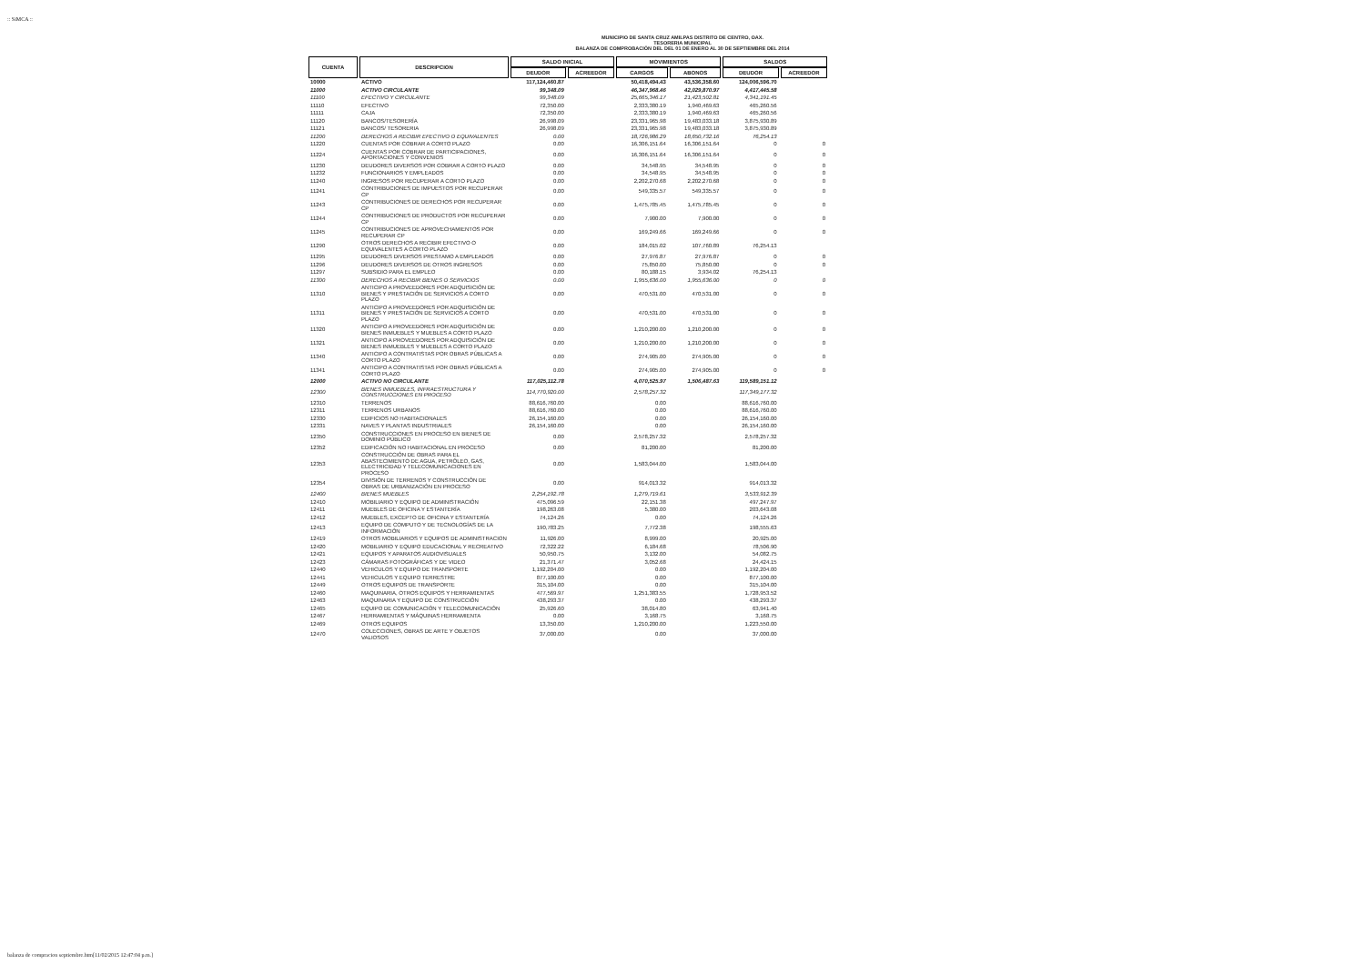:: SiMCA ::
MUNICIPIO DE SANTA CRUZ AMILPAS DISTRITO DE CENTRO, OAX.
TESORERIA MUNICIPAL
BALANZA DE COMPROBACIÓN DEL DEL 01 DE ENERO AL 30 DE SEPTIEMBRE DEL 2014
| CUENTA | DESCRIPCION | SALDO INICIAL | | MOVIMIENTOS | | SALDOS | |
| --- | --- | --- | --- | --- | --- | --- | --- |
| | | DEUDOR | ACREEDOR | CARGOS | ABONOS | DEUDOR | ACREEDOR |
| 10000 | ACTIVO | 117,124,460.87 | | 50,418,494.43 | 43,536,358.60 | 124,006,596.70 | |
| 11000 | ACTIVO CIRCULANTE | 99,348.09 | | 46,347,968.46 | 42,029,870.97 | 4,417,445.58 | |
| 11100 | EFECTIVO Y CIRCULANTE | 99,348.09 | | 25,665,346.17 | 21,423,502.81 | 4,341,191.45 | |
| 11110 | EFECTIVO | 72,350.00 | | 2,333,380.19 | 1,940,469.63 | 465,260.56 | |
| 11111 | CAJA | 72,350.00 | | 2,333,380.19 | 1,940,469.63 | 465,260.56 | |
| 11120 | BANCOS/TESORERÍA | 26,998.09 | | 23,331,965.98 | 19,483,033.18 | 3,875,930.89 | |
| 11121 | BANCOS/ TESORERIA | 26,998.09 | | 23,331,965.98 | 19,483,033.18 | 3,875,930.89 | |
| 11200 | DERECHOS A RECIBIR EFECTIVO O EQUIVALENTES | 0.00 | | 18,726,986.29 | 18,650,732.16 | 76,254.13 | |
| 11220 | CUENTAS POR COBRAR A CORTO PLAZO | 0.00 | | 16,306,151.64 | 16,306,151.64 | 0 | 0 |
| 11224 | CUENTAS POR COBRAR DE PARTICIPACIONES, APORTACIONES Y CONVENIOS | 0.00 | | 16,306,151.64 | 16,306,151.64 | 0 | 0 |
| 11230 | DEUDORES DIVERSOS POR COBRAR A CORTO PLAZO | 0.00 | | 34,548.95 | 34,548.95 | 0 | 0 |
| 11232 | FUNCIONARIOS Y EMPLEADOS | 0.00 | | 34,548.95 | 34,548.95 | 0 | 0 |
| 11240 | INGRESOS POR RECUPERAR A CORTO PLAZO | 0.00 | | 2,202,270.68 | 2,202,270.68 | 0 | 0 |
| 11241 | CONTRIBUCIONES DE IMPUESTOS POR RECUPERAR CP | 0.00 | | 549,335.57 | 549,335.57 | 0 | 0 |
| 11243 | CONTRIBUCIONES DE DERECHOS POR RECUPERAR CP | 0.00 | | 1,475,785.45 | 1,475,785.45 | 0 | 0 |
| 11244 | CONTRIBUCIONES DE PRODUCTOS POR RECUPERAR CP | 0.00 | | 7,900.00 | 7,900.00 | 0 | 0 |
| 11245 | CONTRIBUCIONES DE APROVECHAMIENTOS POR RECUPERAR CP | 0.00 | | 169,249.66 | 169,249.66 | 0 | 0 |
| 11290 | OTROS DERECHOS A RECIBIR EFECTIVO O EQUIVALENTES A CORTO PLAZO | 0.00 | | 184,015.02 | 107,760.89 | 76,254.13 | |
| 11295 | DEUDORES DIVERSOS PRESTAMO A EMPLEADOS | 0.00 | | 27,976.87 | 27,976.87 | 0 | 0 |
| 11296 | DEUDORES DIVERSOS DE OTROS INGRESOS | 0.00 | | 75,850.00 | 75,850.00 | 0 | 0 |
| 11297 | SUBSIDIO PARA EL EMPLEO | 0.00 | | 80,188.15 | 3,934.02 | 76,254.13 | |
| 11300 | DERECHOS A RECIBIR BIENES O SERVICIOS | 0.00 | | 1,955,636.00 | 1,955,636.00 | 0 | 0 |
| 11310 | ANTICIPO A PROVEEDORES POR ADQUISICIÓN DE BIENES Y PRESTACIÓN DE SERVICIOS A CORTO PLAZO | 0.00 | | 470,531.00 | 470,531.00 | 0 | 0 |
| 11311 | ANTICIPO A PROVEEDORES POR ADQUISICIÓN DE BIENES Y PRESTACIÓN DE SERVICIOS A CORTO PLAZO | 0.00 | | 470,531.00 | 470,531.00 | 0 | 0 |
| 11320 | ANTICIPO A PROVEEDORES POR ADQUISICIÓN DE BIENES INMUEBLES Y MUEBLES A CORTO PLAZO | 0.00 | | 1,210,200.00 | 1,210,200.00 | 0 | 0 |
| 11321 | ANTICIPO A PROVEEDORES POR ADQUISICIÓN DE BIENES INMUEBLES Y MUEBLES A CORTO PLAZO | 0.00 | | 1,210,200.00 | 1,210,200.00 | 0 | 0 |
| 11340 | ANTICIPO A CONTRATISTAS POR OBRAS PÚBLICAS A CORTO PLAZO | 0.00 | | 274,905.00 | 274,905.00 | 0 | 0 |
| 11341 | ANTICIPO A CONTRATISTAS POR OBRAS PÚBLICAS A CORTO PLAZO | 0.00 | | 274,905.00 | 274,905.00 | 0 | 0 |
| 12000 | ACTIVO NO CIRCULANTE | 117,025,112.78 | | 4,070,525.97 | 1,506,487.63 | 119,589,151.12 | |
| 12300 | BIENES INMUEBLES, INFRAESTRUCTURA Y CONSTRUCCIONES EN PROCESO | 114,770,920.00 | | 2,578,257.32 | | 117,349,177.32 | |
| 12310 | TERRENOS | 88,616,760.00 | | 0.00 | | 88,616,760.00 | |
| 12311 | TERRENOS URBANOS | 88,616,760.00 | | 0.00 | | 88,616,760.00 | |
| 12330 | EDIFICIOS NO HABITACIONALES | 26,154,160.00 | | 0.00 | | 26,154,160.00 | |
| 12331 | NAVES Y PLANTAS INDUSTRIALES | 26,154,160.00 | | 0.00 | | 26,154,160.00 | |
| 12350 | CONSTRUCCIONES EN PROCESO EN BIENES DE DOMINIO PÚBLICO | 0.00 | | 2,578,257.32 | | 2,578,257.32 | |
| 12352 | EDIFICACIÓN NO HABITACIONAL EN PROCESO | 0.00 | | 81,200.00 | | 81,200.00 | |
| 12353 | CONSTRUCCIÓN DE OBRAS PARA EL ABASTECIMIENTO DE AGUA, PETRÓLEO, GAS, ELECTRICIDAD Y TELECOMUNICACIONES EN PROCESO | 0.00 | | 1,583,044.00 | | 1,583,044.00 | |
| 12354 | DIVISIÓN DE TERRENOS Y CONSTRUCCIÓN DE OBRAS DE URBANIZACIÓN EN PROCESO | 0.00 | | 914,013.32 | | 914,013.32 | |
| 12400 | BIENES MUEBLES | 2,254,192.78 | | 1,279,719.61 | | 3,533,912.39 | |
| 12410 | MOBILIARIO Y EQUIPO DE ADMINISTRACIÓN | 475,096.59 | | 22,151.38 | | 497,247.97 | |
| 12411 | MUEBLES DE OFICINA Y ESTANTERÍA | 198,263.08 | | 5,380.00 | | 203,643.08 | |
| 12412 | MUEBLES, EXCEPTO DE OFICINA Y ESTANTERÍA | 74,124.26 | | 0.00 | | 74,124.26 | |
| 12413 | EQUIPO DE COMPUTO Y DE TECNOLOGÍAS DE LA INFORMACIÓN | 190,783.25 | | 7,772.38 | | 198,555.63 | |
| 12419 | OTROS MOBILIARIOS Y EQUIPOS DE ADMINISTRACION | 11,926.00 | | 8,999.00 | | 20,925.00 | |
| 12420 | MOBILIARIO Y EQUIPO EDUCACIONAL Y RECREATIVO | 72,322.22 | | 6,184.68 | | 78,506.90 | |
| 12421 | EQUIPOS Y APARATOS AUDIOVISUALES | 50,950.75 | | 3,132.00 | | 54,082.75 | |
| 12423 | CÁMARAS FOTOGRÁFICAS Y DE VIDEO | 21,371.47 | | 3,052.68 | | 24,424.15 | |
| 12440 | VEHICULOS Y EQUIPO DE TRANSPORTE | 1,192,204.00 | | 0.00 | | 1,192,204.00 | |
| 12441 | VEHICULOS Y EQUIPO TERRESTRE | 877,100.00 | | 0.00 | | 877,100.00 | |
| 12449 | OTROS EQUIPOS DE TRANSPORTE | 315,104.00 | | 0.00 | | 315,104.00 | |
| 12460 | MAQUINARIA, OTROS EQUIPOS Y HERRAMIENTAS | 477,569.97 | | 1,251,383.55 | | 1,728,953.52 | |
| 12463 | MAQUINARIA Y EQUIPO DE CONSTRUCCIÓN | 438,293.37 | | 0.00 | | 438,293.37 | |
| 12465 | EQUIPO DE COMUNICACIÓN Y TELECOMUNICACIÓN | 25,926.60 | | 38,014.80 | | 63,941.40 | |
| 12467 | HERRAMIENTAS Y MÁQUINAS HERRAMIENTA | 0.00 | | 3,168.75 | | 3,168.75 | |
| 12469 | OTROS EQUIPOS | 13,350.00 | | 1,210,200.00 | | 1,223,550.00 | |
| 12470 | COLECCIONES, OBRAS DE ARTE Y OBJETOS VALIOSOS | 37,000.00 | | 0.00 | | 37,000.00 | |
balanza de compracion septiembre.htm[11/02/2015 12:47:04 p.m.]